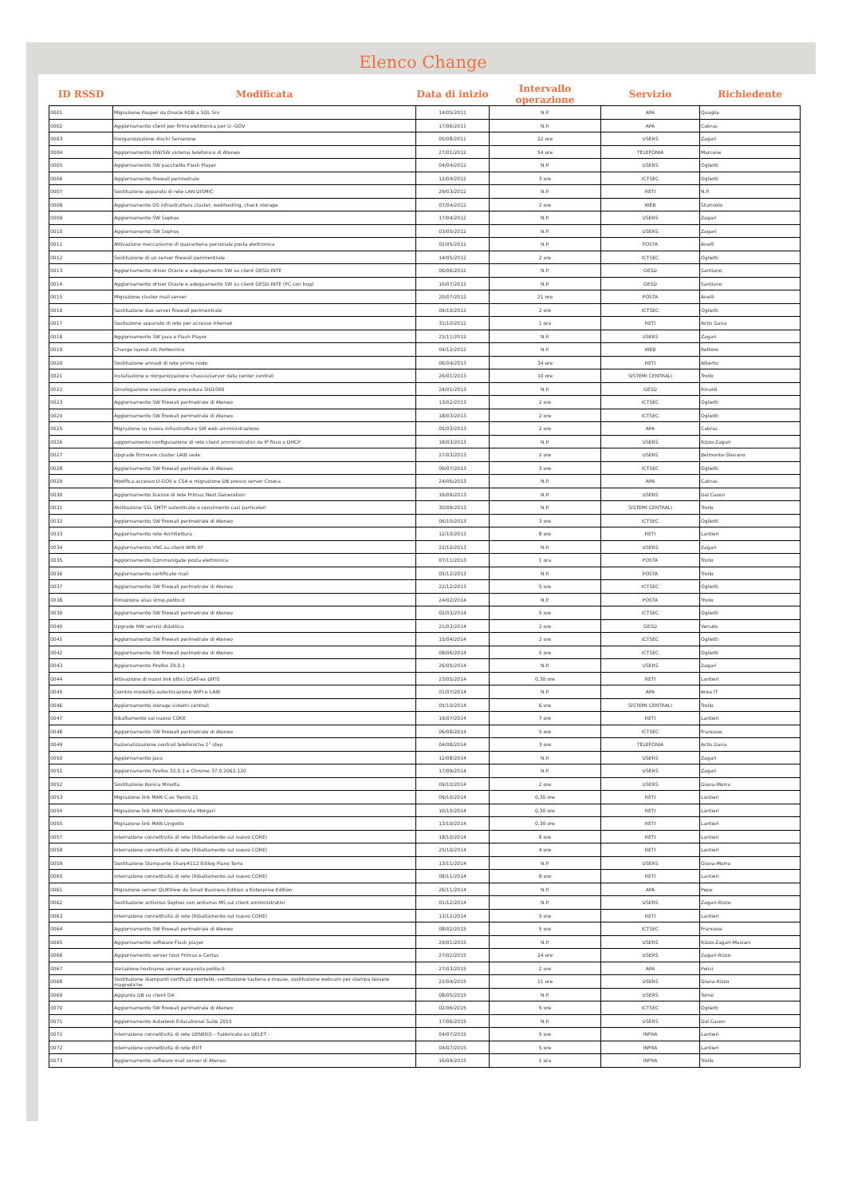Elenco Change
| ID RSSD | Modificata | Data di inizio | Intervallo operazione | Servizio | Richiedente |
| --- | --- | --- | --- | --- | --- |
| 0001 | Migrazione Pauper da Oracle RDB a SQL Srv | 14/05/2011 | N.P. | APA | Quaglia |
| 0002 | Aggiornamento client per firma elettronica per U--GOV | 17/06/2011 | N.P. | APA | Cabras |
| 0003 | Riorganizzazione dischi Serverone | 05/08/2011 | 22 ore | USERS | Zagari |
| 0004 | Aggiornamento HW/SW sistema telefonico di Ateneo | 27/01/2012 | 54 ore | TELEFONIA | Marcone |
| 0005 | Aggiornamento SW pacchetto Flash Player | 04/04/2012 | N.P. | USERS | Oglietti |
| 0006 | Aggiornamento firewall perimetrale | 12/04/2012 | 3 ore | ICTSEC | Oglietti |
| 0007 | Sostituzione apparato di rete LAN DISMIC | 29/03/2012 | N.P. | RETI | N.P. |
| 0008 | Aggiornamento OS infrastruttura cluster, webhosting, check storage | 07/04/2012 | 2 ore | WEB | Sturniolo |
| 0009 | Aggiornamento SW Sophos | 17/04/2012 | N.P. | USERS | Zagari |
| 0010 | Aggiornamento SW Sophos | 03/05/2012 | N.P. | USERS | Zagari |
| 0011 | Attivazione meccanismo di quarantena personale posta elettronica | 02/05/2012 | N.P. | POSTA | Anelli |
| 0012 | Sostituzione di un server firewall perimentrale | 14/05/2012 | 2 ore | ICTSEC | Oglietti |
| 0013 | Aggiornamento driver Oracle e adeguamento SW su client GESD-INTE | 06/06/2012 | N.P. | GESD | Santiano |
| 0014 | Aggiornamento driver Oracle e adeguamento SW su client GESD-INTE (PC con bug) | 10/07/2012 | N.P. | GESD | Santiano |
| 0015 | Migrazione cluster mail server | 20/07/2012 | 21 ore | POSTA | Anelli |
| 0016 | Sostituzione due server firewall perimentrale | 09/10/2012 | 2 ore | ICTSEC | Oglietti |
| 0017 | Sosituzione apparato di rete per accesso Internet | 31/10/2012 | 1 ora | RETI | Actis Dana |
| 0018 | Aggiornamento SW Java e Flash Player | 22/11/2012 | N.P. | USERS | Zagari |
| 0019 | Change layout siti Politecnico | 04/12/2012 | N.P. | WEB | Rettore |
| 0020 | Sostituzione armadi di rete primo nodo | 06/04/2013 | 34 ore | RETI | Alberto |
| 0021 | Installazione e riorganizzazione chassis/server data center centrali | 26/01/2013 | 10 ore | SISTEMI CENTRALI | Troilo |
| 0022 | Omologazione esecuzione procedura SID2000 | 24/01/2013 | N.P. | GESD | Rinaldi |
| 0023 | Aggiornamento SW firewall perimetrale di Ateneo | 13/02/2013 | 2 ore | ICTSEC | Oglietti |
| 0024 | Aggiornamento SW firewall perimetrale di Ateneo | 18/03/2013 | 2 ore | ICTSEC | Oglietti |
| 0025 | Migrazione su nuova infrastruttura SW web amministrazione | 05/03/2013 | 2 ore | APA | Cabras |
| 0026 | aggiornamento configurazione di rete client amministrativi da IP fisso a DHCP | 18/03/2013 | N.P. | USERS | Rizzo-Zagari |
| 0027 | Upgrade firmware cluster LAIB sede | 27/03/2013 | 2 ore | USERS | Belmonte-Stevano |
| 0028 | Aggiornamento SW firewall perimetrale di Ateneo | 09/07/2013 | 3 ore | ICTSEC | Oglietti |
| 0029 | Modifica accesso U-GOV e CSA e migrazione DB presso server Cineca | 24/06/2013 | N.P. | APA | Cabras |
| 0030 | Aggiornamento licenze di rete Primus Next Generation | 16/09/2013 | N.P. | USERS | Dal Cason |
| 0031 | Abilitazione SSL SMTP autenticato e censimento casi particolari | 30/09/2013 | N.P. | SISTEMI CENTRALI | Troilo |
| 0032 | Aggiornamento SW firewall perimetrale di Ateneo | 06/10/2013 | 3 ore | ICTSEC | Oglietti |
| 0033 | Aggiornamento rete Architettura | 12/10/2013 | 8 ore | RETI | Lantieri |
| 0034 | Aggiornamento VNC su client WIN XP | 22/10/2013 | N.P. | USERS | Zagari |
| 0035 | Aggiornamento Communigate posta elettronica | 07/11/2013 | 1 ora | POSTA | Troilo |
| 0036 | Aggiornamento certificato mail | 05/12/2013 | N.P. | POSTA | Troilo |
| 0037 | Aggiornamento SW firewall perimetrale di Ateneo | 22/12/2013 | 5 ore | ICTSEC | Oglietti |
| 0038 | Rimozione alias stmp.polito.it | 24/02/2014 | N.P. | POSTA | Troilo |
| 0039 | Aggiornamento SW firewall perimetrale di Ateneo | 02/03/2014 | 5 ore | ICTSEC | Oglietti |
| 0040 | Upgrade HW servizi didattica | 21/03/2014 | 2 ore | GESD | Venuto |
| 0041 | Aggiornamento SW firewall perimetrale di Ateneo | 15/04/2014 | 2 ore | ICTSEC | Oglietti |
| 0042 | Aggiornamento SW firewall perimetrale di Ateneo | 08/06/2014 | 5 ore | ICTSEC | Oglietti |
| 0043 | Aggiornamento Firefox 29.0.1 | 26/05/2014 | N.P. | USERS | Zagari |
| 0044 | Attivazione di nuovi link ottici DSAT-ex DIFIS | 23/05/2014 | 0,30 ore | RETI | Lantieri |
| 0045 | Combio modalità autenticazione WIFI e LAIB | 01/07/2014 | N.P. | APA | Area IT |
| 0046 | Aggiornamento storage sistemi centrali | 05/10/2014 | 6 ore | SISTEMI CENTRALI | Troilo |
| 0047 | Ribaltamento sul nuovo CORE | 19/07/2014 | 7 ore | RETI | Lantieri |
| 0048 | Aggiornamento SW firewall perimetrale di Ateneo | 06/08/2014 | 5 ore | ICTSEC | Francese |
| 0049 | Razionalizzazione centrali telefoniche 1° step | 04/08/2014 | 3 ore | TELEFONIA | Actis Dana |
| 0050 | Aggiornamento Java | 12/08/2014 | N.P. | USERS | Zagari |
| 0051 | Aggiornamento Firefox 32.0.1 e Chrome 37.0.2062.120 | 17/09/2014 | N.P. | USERS | Zagari |
| 0052 | Sostituzione Konica Minolta | 09/10/2014 | 2 ore | USERS | Giana-Morra |
| 0053 | Migrazione link MAN C.so Trento 21 | 09/10/2014 | 0,30 ore | RETI | Lantieri |
| 0054 | Migrazione link MAN Valentino-Via Morgari | 10/10/2014 | 0,30 ore | RETI | Lantieri |
| 0055 | Migrazione link MAN Lingotto | 13/10/2014 | 0,30 ore | RETI | Lantieri |
| 0057 | Interruzione connettività di rete (Ribaltamento sul nuovo CORE) | 18/10/2014 | 8 ore | RETI | Lantieri |
| 0058 | Interruzione connettività di rete (Ribaltamento sul nuovo CORE) | 25/10/2014 | 4 ore | RETI | Lantieri |
| 0059 | Sostituzione Stampante Sharp4112 Edilog Piano Terra | 13/11/2014 | N.P. | USERS | Giana-Morra |
| 0060 | Interruzione connettività di rete (Ribaltamento sul nuovo CORE) | 08/11/2014 | 8 ore | RETI | Lantieri |
| 0061 | Migrazione server QLIKView da Small Business Edition a Enterprise Edition | 26/11/2014 | N.P. | APA | Pepe |
| 0062 | Sostituzione antivirus Sophos con antivirus MS sui client amministrativi | 01/12/2014 | N.P. | USERS | Zagari-Rizzo |
| 0063 | Interruzione connettività di rete (Ribaltamento sul nuovo CORE) | 13/12/2014 | 5 ore | RETI | Lantieri |
| 0064 | Aggiornamento SW firewall perimetrale di Ateneo | 08/02/2015 | 5 ore | ICTSEC | Francese |
| 0065 | Aggiornamento software Flash player | 29/01/2015 | N.P. | USERS | Rizzo-Zagari-Musiani |
| 0066 | Aggiornamento server host Primus e Certus | 27/02/2015 | 24 ore | USERS | Zagari-Rizzo |
| 0067 | Variazione hostname server easyvista.polito.it | 27/03/2015 | 2 ore | APA | Polisi |
| 0068 | Sostituzione stampanti certficati sportello, sostituzione tastiera e mouse, sostituzione webcam per stampa tessere magnetiche | 22/04/2015 | 11 ore | USERS | Giana-Rizzo |
| 0069 | Aggiunta DB su client OA | 08/05/2015 | N.P. | USERS | Tomè |
| 0070 | Aggiornamento SW firewall perimetrale di Ateneo | 02/06/2015 | 5 ore | ICTSEC | Oglietti |
| 0071 | Aggiornamento Autodesk Educational Suite 2015 | 17/06/2015 | N.P. | USERS | Dal Cason |
| 0072 | Interruzione connettività di rete DENERG – Fabbricato ex DELET - | 04/07/2015 | 5 ore | INFRA | Lantieri |
| 0072 | Interruzione connettività di rete IEIIT | 04/07/2015 | 5 ore | INFRA | Lantieri |
| 0073 | Aggiornamento software mail server di Ateneo | 16/09/2015 | 1 ora | INFRA | Troilo |